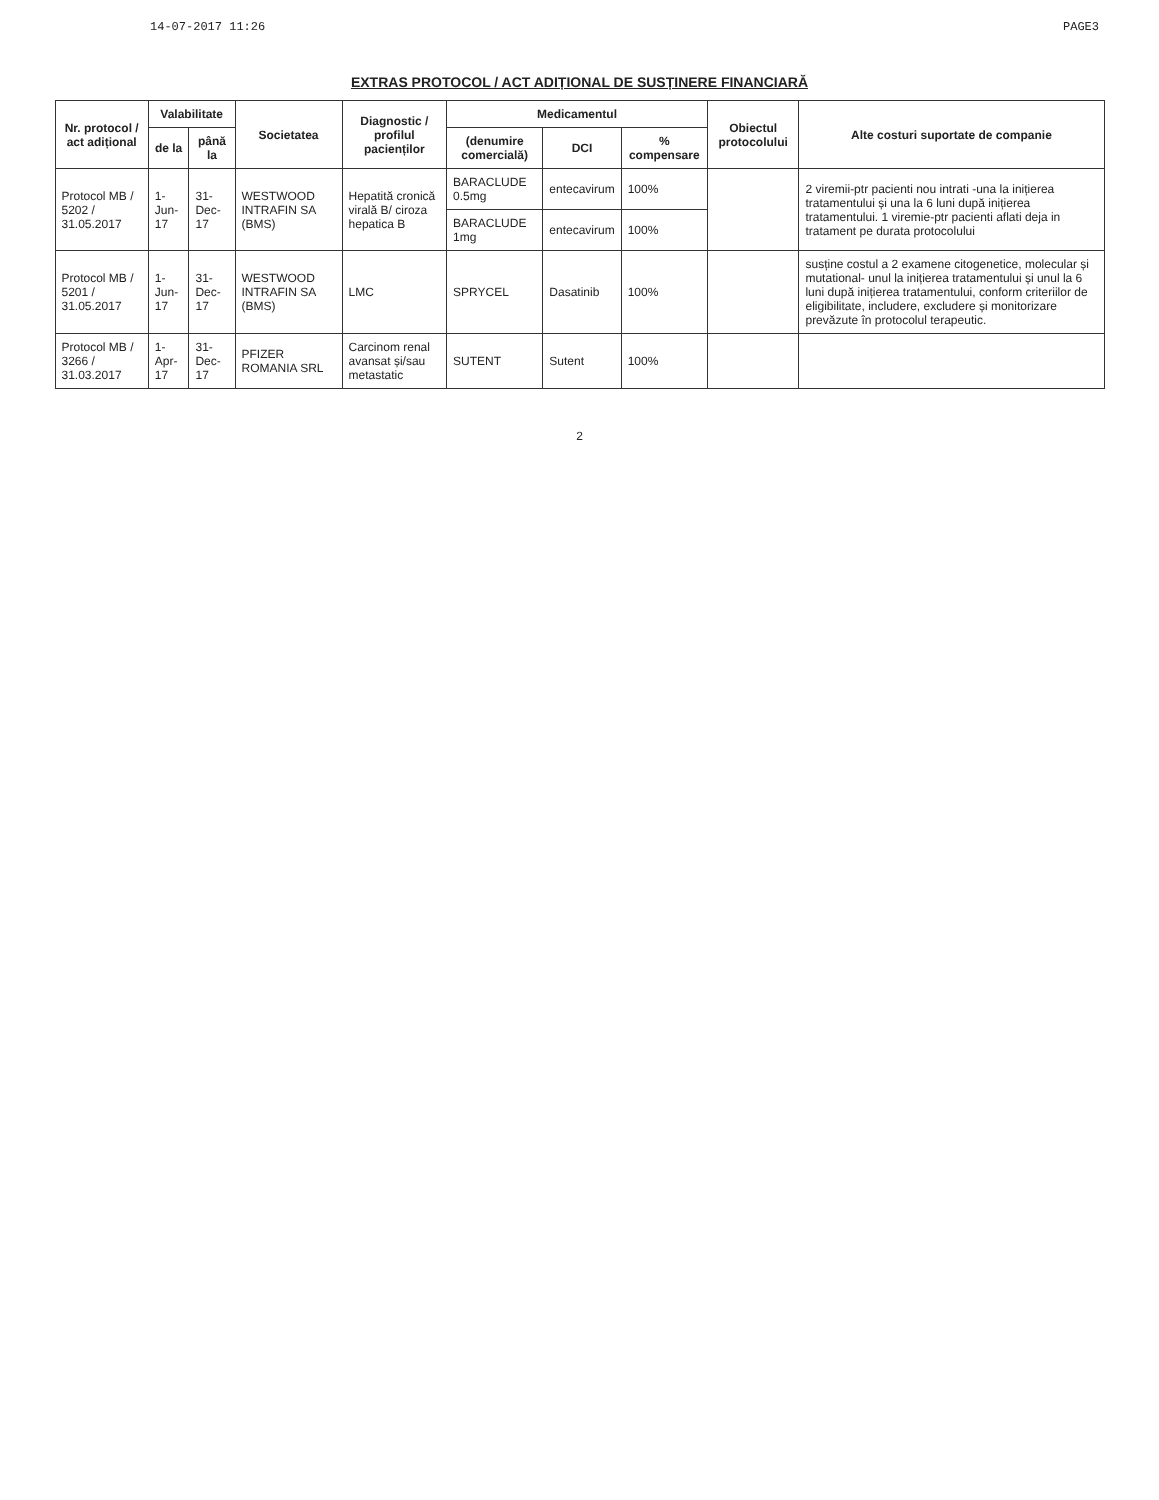14-07-2017 11:26 PAGE3
EXTRAS PROTOCOL / ACT ADIȚIONAL DE SUSȚINERE FINANCIARĂ
| Nr. protocol / act adițional | Valabilitate | | Societatea | Diagnostic / profilul pacienților | Medicamentul | | | Obiectul protocolului | Alte costuri suportate de companie |
| --- | --- | --- | --- | --- | --- | --- | --- | --- | --- |
| | de la | până la | | | (denumire comercială) | DCI | % compensare | | |
| Protocol MB / 5202 / 31.05.2017 | 1-Jun-17 | 31-Dec-17 | WESTWOOD INTRAFIN SA (BMS) | Hepatită cronică virală B/ ciroza hepatica B | BARACLUDE 0.5mg | entecavirum | 100% | | 2 viremii-ptr pacienti nou intrati -una la inițierea tratamentului și una la 6 luni după inițierea tratamentului. 1 viremie-ptr pacienti aflati deja in tratament pe durata protocolului |
| | | | | | BARACLUDE 1mg | entecavirum | 100% | | |
| Protocol MB / 5201 / 31.05.2017 | 1-Jun-17 | 31-Dec-17 | WESTWOOD INTRAFIN SA (BMS) | LMC | SPRYCEL | Dasatinib | 100% | | susține costul a 2 examene citogenetice, molecular și mutational- unul la inițierea tratamentului și unul la 6 luni după inițierea tratamentului, conform criteriilor de eligibilitate, includere, excludere și monitorizare prevăzute în protocolul terapeutic. |
| Protocol MB / 3266 / 31.03.2017 | 1-Apr-17 | 31-Dec-17 | PFIZER ROMANIA SRL | Carcinom renal avansat și/sau metastatic | SUTENT | Sutent | 100% | | |
2